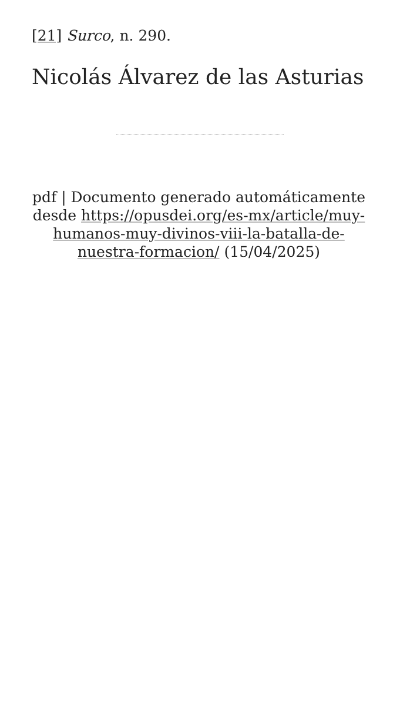[21] Surco, n. 290.
Nicolás Álvarez de las Asturias
pdf | Documento generado automáticamente desde https://opusdei.org/es-mx/article/muy-humanos-muy-divinos-viii-la-batalla-de-nuestra-formacion/ (15/04/2025)